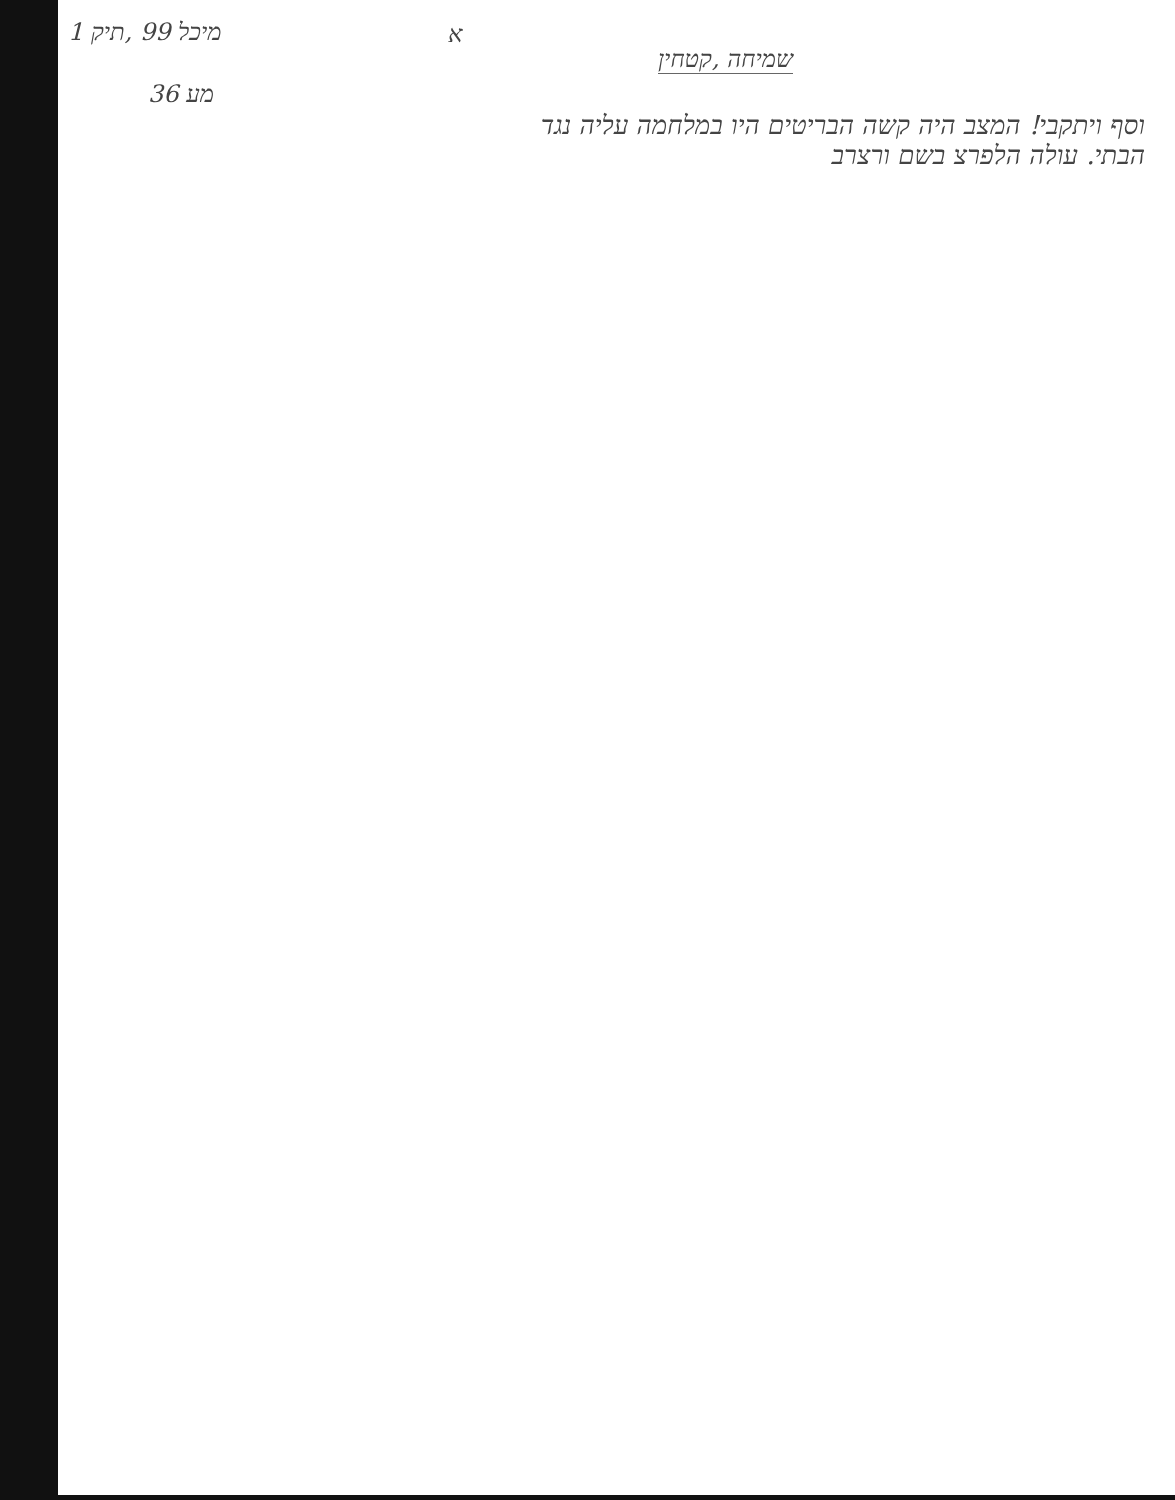1 מיכל 99 ,תיק
מע 36
א
שמיחה ,קטחין
וסף ויתקבי! המצב היה קשה הבריטים היו במלחמה עליה נגד
הבתי. עולה הלפרצ בשם ורצרב